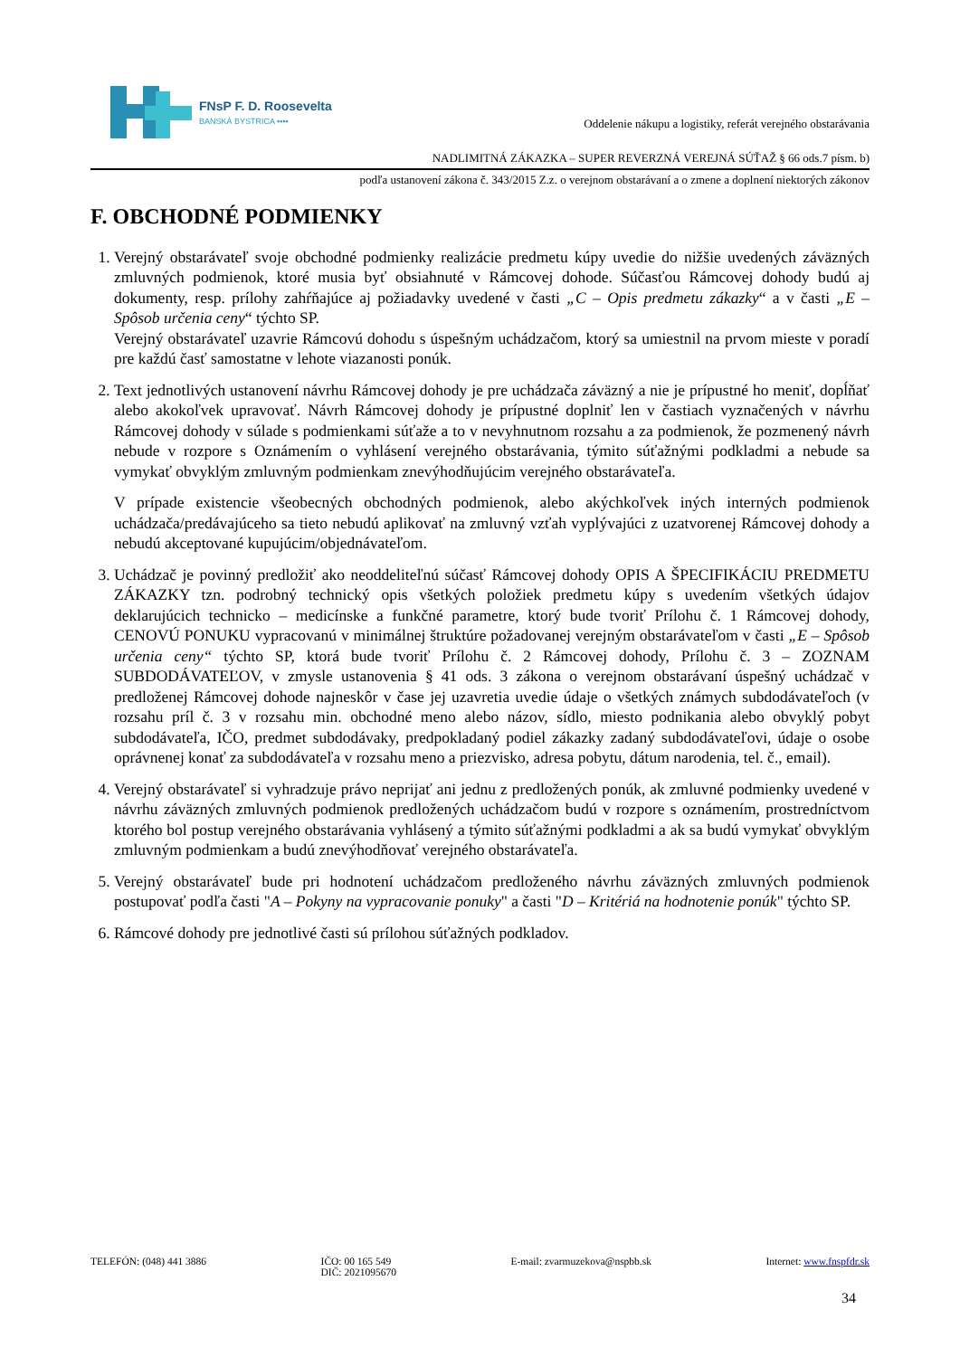FNsP F. D. Roosevelta
BANSKÁ BYSTRICA ▪▪▪▪
Oddelenie nákupu a logistiky, referát verejného obstarávania
NADLIMITNÁ ZÁKAZKA – SUPER REVERZNÁ VEREJNÁ SÚŤAŽ § 66 ods.7 písm. b)
podľa ustanovení zákona č. 343/2015 Z.z. o verejnom obstarávaní a o zmene a doplnení niektorých zákonov
F. OBCHODNÉ PODMIENKY
1. Verejný obstarávateľ svoje obchodné podmienky realizácie predmetu kúpy uvedie do nižšie uvedených záväzných zmluvných podmienok, ktoré musia byť obsiahnuté v Rámcovej dohode. Súčasťou Rámcovej dohody budú aj dokumenty, resp. prílohy zahŕňajúce aj požiadavky uvedené v časti „C – Opis predmetu zákazky“ a v časti „E – Spôsob určenia ceny“ týchto SP.
Verejný obstarávateľ uzavrie Rámcovú dohodu s úspešným uchádzačom, ktorý sa umiestnil na prvom mieste v poradí pre každú časť samostatne v lehote viazanosti ponúk.
2. Text jednotlivých ustanovení návrhu Rámcovej dohody je pre uchádzača záväzný a nie je prípustné ho meniť, dopĺňať alebo akokoľvek upravovať. Návrh Rámcovej dohody je prípustné doplniť len v častiach vyznačených v návrhu Rámcovej dohody v súlade s podmienkami súťaže a to v nevyhnutnom rozsahu a za podmienok, že pozmenený návrh nebude v rozpore s Oznámením o vyhlásení verejného obstarávania, týmito súťažnými podkladmi a nebude sa vymykať obvyklým zmluvným podmienkam znevýhodňujúcim verejného obstarávateľa.
V prípade existencie všeobecných obchodných podmienok, alebo akýchkoľvek iných interných podmienok uchádzača/predávajúceho sa tieto nebudú aplikovať na zmluvný vzťah vyplývajúci z uzatvorenej Rámcovej dohody a nebudú akceptované kupujúcim/objednávateľom.
3. Uchádzač je povinný predložiť ako neoddeliteľnú súčasť Rámcovej dohody OPIS A ŠPECIFIKÁCIU PREDMETU ZÁKAZKY tzn. podrobný technický opis všetkých položiek predmetu kúpy s uvedením všetkých údajov deklarujúcich technicko – medicínske a funkčné parametre, ktorý bude tvoriť Prílohu č. 1 Rámcovej dohody, CENOVÚ PONUKU vypracovanú v minimálnej štruktúre požadovanej verejným obstarávateľom v časti „E – Spôsob určenia ceny“ týchto SP, ktorá bude tvoriť Prílohu č. 2 Rámcovej dohody, Prílohu č. 3 – ZOZNAM SUBDODÁVATEĽOV, v zmysle ustanovenia § 41 ods. 3 zákona o verejnom obstarávaní úspešný uchádzač v predloženej Rámcovej dohode najneskôr v čase jej uzavretia uvedie údaje o všetkých známych subdodávateľoch (v rozsahu príl č. 3 v rozsahu min. obchodné meno alebo názov, sídlo, miesto podnikania alebo obvyklý pobyt subdodávateľa, IČO, predmet subdodávaky, predpokladaný podiel zákazky zadaný subdodávateľovi, údaje o osobe oprávnenej konať za subdodávateľa v rozsahu meno a priezvisko, adresa pobytu, dátum narodenia, tel. č., email).
4. Verejný obstarávateľ si vyhradzuje právo neprijať ani jednu z predložených ponúk, ak zmluvné podmienky uvedené v návrhu záväzných zmluvných podmienok predložených uchádzačom budú v rozpore s oznámením, prostredníctvom ktorého bol postup verejného obstarávania vyhlásený a týmito súťažnými podkladmi a ak sa budú vymykať obvyklým zmluvným podmienkam a budú znevýhodňovať verejného obstarávateľa.
5. Verejný obstarávateľ bude pri hodnotení uchádzačom predloženého návrhu záväzných zmluvných podmienok postupovať podľa časti "A – Pokyny na vypracovanie ponuky" a časti "D – Kritériá na hodnotenie ponúk" týchto SP.
6. Rámcové dohody pre jednotlivé časti sú prílohou súťažných podkladov.
TELEFÓN: (048) 441 3886 IČO: 00 165 549
DIČ: 2021095670
E-mail: zvarmuzekova@nspbb.sk Internet: www.fnspfdr.sk
34